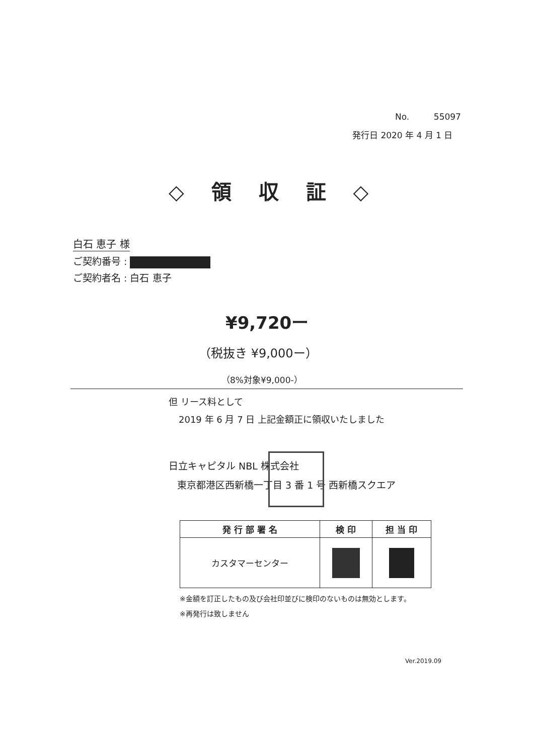No. 55097
発行日 2020 年 4 月 1 日
◇ 領 収 証 ◇
白石 恵子 様
ご契約番号 :
ご契約者名 : 白石 恵子
¥9,720ー
（税抜き ¥9,000ー）
（8%対象¥9,000-）
但 リース料として
2019 年 6 月 7 日 上記金額正に領収いたしました
日立キャピタル NBL 株式会社
東京都港区西新橋一丁目 3 番 1 号 西新橋スクエア
| 発 行 部 署 名 | 検 印 | 担 当 印 |
| --- | --- | --- |
| カスタマーセンター | | |
※金額を訂正したもの及び会社印並びに検印のないものは無効とします。
※再発行は致しません
Ver.2019.09